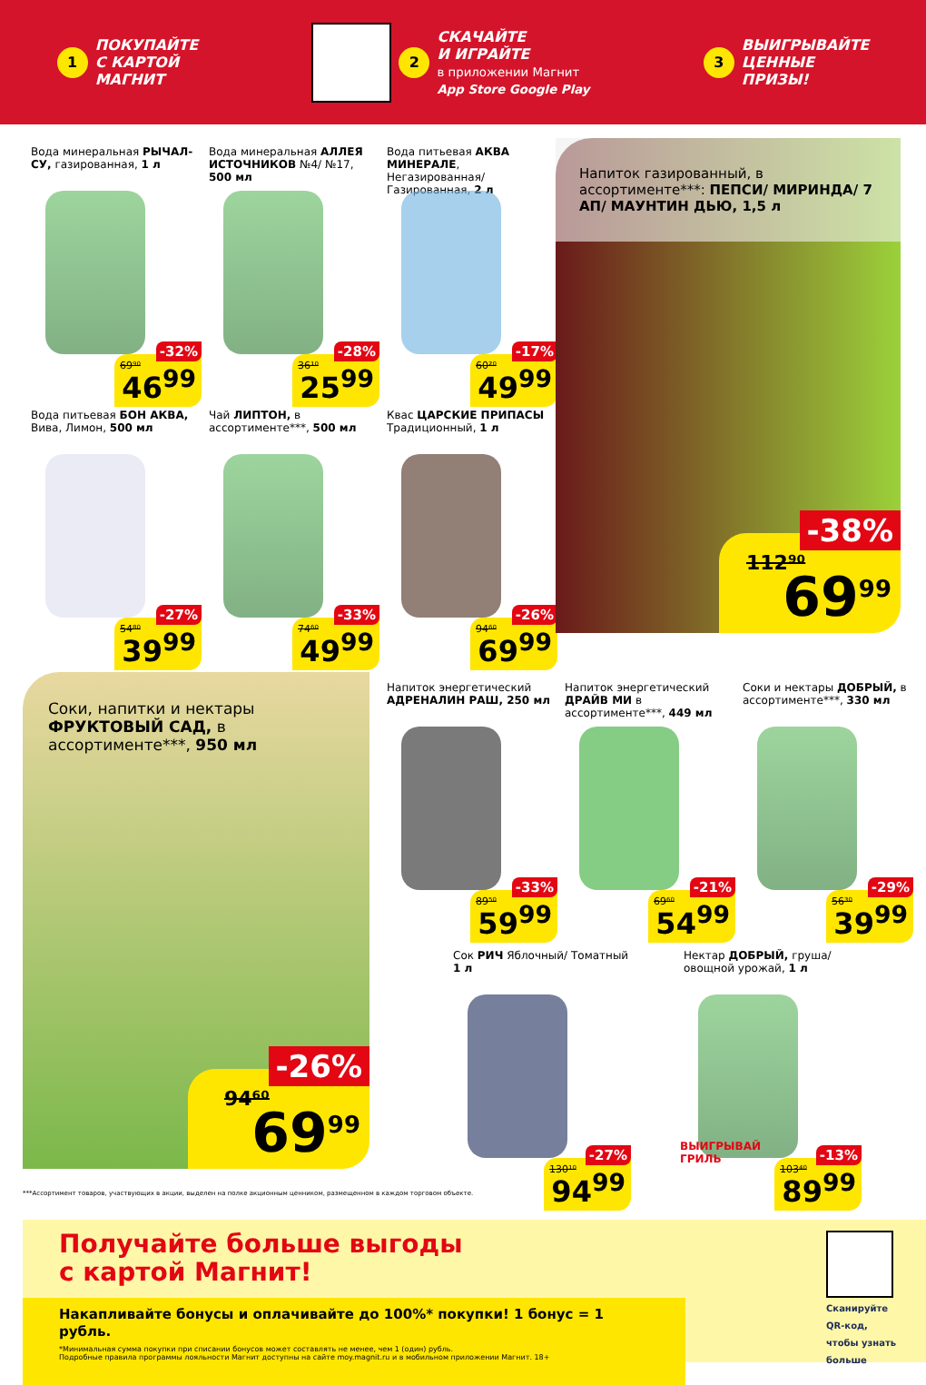1 ПОКУПАЙТЕ
С КАРТОЙ
МАГНИТ
2 СКАЧАЙТЕ
И ИГРАЙТЕ
в приложении Магнит
App Store Google Play
3 ВЫИГРЫВАЙТЕ
ЦЕННЫЕ
ПРИЗЫ!
Вода минеральная РЫЧАЛ-СУ, газированная, 1 л
69⁹⁰
-32%
46<sup>99</sup>
Вода минеральная АЛЛЕЯ ИСТОЧНИКОВ №4/ №17, 500 мл
36¹⁰
-28%
25<sup>99</sup>
Вода питьевая АКВА МИНЕРАЛЕ, Негазированная/ Газированная, 2 л
60²⁰
-17%
49<sup>99</sup>
Вода питьевая БОН АКВА, Вива, Лимон, 500 мл
54⁸⁰
-27%
39<sup>99</sup>
Чай ЛИПТОН, в ассортименте***, 500 мл
74⁶⁰
-33%
49<sup>99</sup>
Квас ЦАРСКИЕ ПРИПАСЫ Традиционный, 1 л
94⁶⁰
-26%
69<sup>99</sup>
Напиток газированный, в ассортименте***: ПЕПСИ/ МИРИНДА/ 7 АП/ МАУНТИН ДЬЮ, 1,5 л
112⁹⁰
-38%
69<sup>99</sup>
Соки, напитки и нектары ФРУКТОВЫЙ САД, в ассортименте***, 950 мл
94⁶⁰
-26%
69<sup>99</sup>
Напиток энергетический АДРЕНАЛИН РАШ, 250 мл
89⁵⁰
-33%
59<sup>99</sup>
Напиток энергетический ДРАЙВ МИ в ассортименте***, 449 мл
69⁶⁰
-21%
54<sup>99</sup>
Соки и нектары ДОБРЫЙ, в ассортименте***, 330 мл
56³⁰
-29%
39<sup>99</sup>
Сок РИЧ Яблочный/ Томатный 1 л
130¹⁰
-27%
94<sup>99</sup>
Нектар ДОБРЫЙ, груша/ овощной урожай, 1 л
ВЫИГРЫВАЙ
ГРИЛЬ
103⁴⁰
-13%
89<sup>99</sup>
***Ассортимент товаров, участвующих в акции, выделен на полке акционным ценником, размещенном в каждом торговом объекте.
Получайте больше выгоды
с картой Магнит!
Накапливайте бонусы и оплачивайте до 100%* покупки! 1 бонус = 1 рубль.
*Минимальная сумма покупки при списании бонусов может составлять не менее, чем 1 (один) рубль.
Подробные правила программы лояльности Магнит доступны на сайте moy.magnit.ru и в мобильном приложении Магнит. 18+
Сканируйте QR-код, чтобы узнать больше